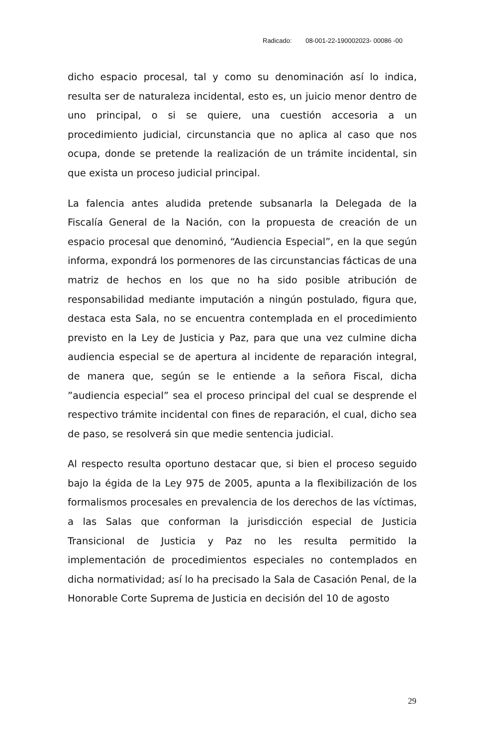Radicado: 08-001-22-190002023- 00086 -00
dicho espacio procesal, tal y como su denominación así lo indica, resulta ser de naturaleza incidental, esto es, un juicio menor dentro de uno principal, o si se quiere, una cuestión accesoria a un procedimiento judicial, circunstancia que no aplica al caso que nos ocupa, donde se pretende la realización de un trámite incidental, sin que exista un proceso judicial principal.
La falencia antes aludida pretende subsanarla la Delegada de la Fiscalía General de la Nación, con la propuesta de creación de un espacio procesal que denominó, “Audiencia Especial”, en la que según informa, expondrá los pormenores de las circunstancias fácticas de una matriz de hechos en los que no ha sido posible atribución de responsabilidad mediante imputación a ningún postulado, figura que, destaca esta Sala, no se encuentra contemplada en el procedimiento previsto en la Ley de Justicia y Paz, para que una vez culmine dicha audiencia especial se de apertura al incidente de reparación integral, de manera que, según se le entiende a la señora Fiscal, dicha ”audiencia especial” sea el proceso principal del cual se desprende el respectivo trámite incidental con fines de reparación, el cual, dicho sea de paso, se resolverá sin que medie sentencia judicial.
Al respecto resulta oportuno destacar que, si bien el proceso seguido bajo la égida de la Ley 975 de 2005, apunta a la flexibilización de los formalismos procesales en prevalencia de los derechos de las víctimas, a las Salas que conforman la jurisdicción especial de Justicia Transicional de Justicia y Paz no les resulta permitido la implementación de procedimientos especiales no contemplados en dicha normatividad; así lo ha precisado la Sala de Casación Penal, de la Honorable Corte Suprema de Justicia en decisión del 10 de agosto
29